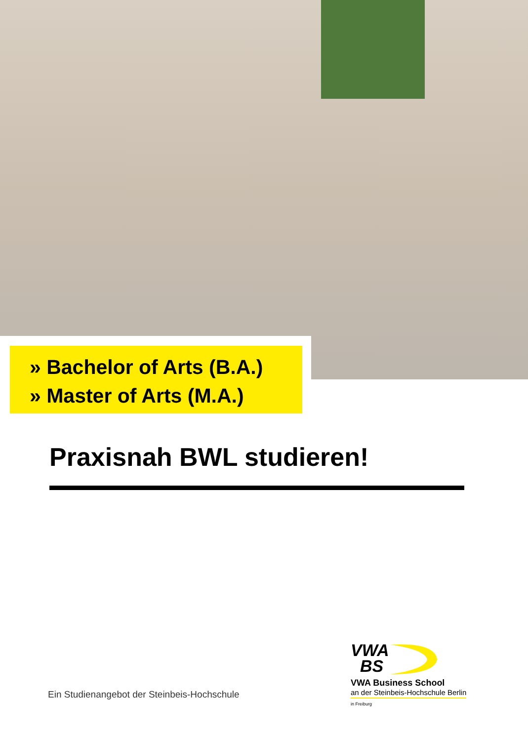» Bachelor of Arts (B.A.)
» Master of Arts (M.A.)
Praxisnah BWL studieren!
VWA
BS
VWA Business School
an der Steinbeis-Hochschule Berlin
in Freiburg
Ein Studienangebot der Steinbeis-Hochschule